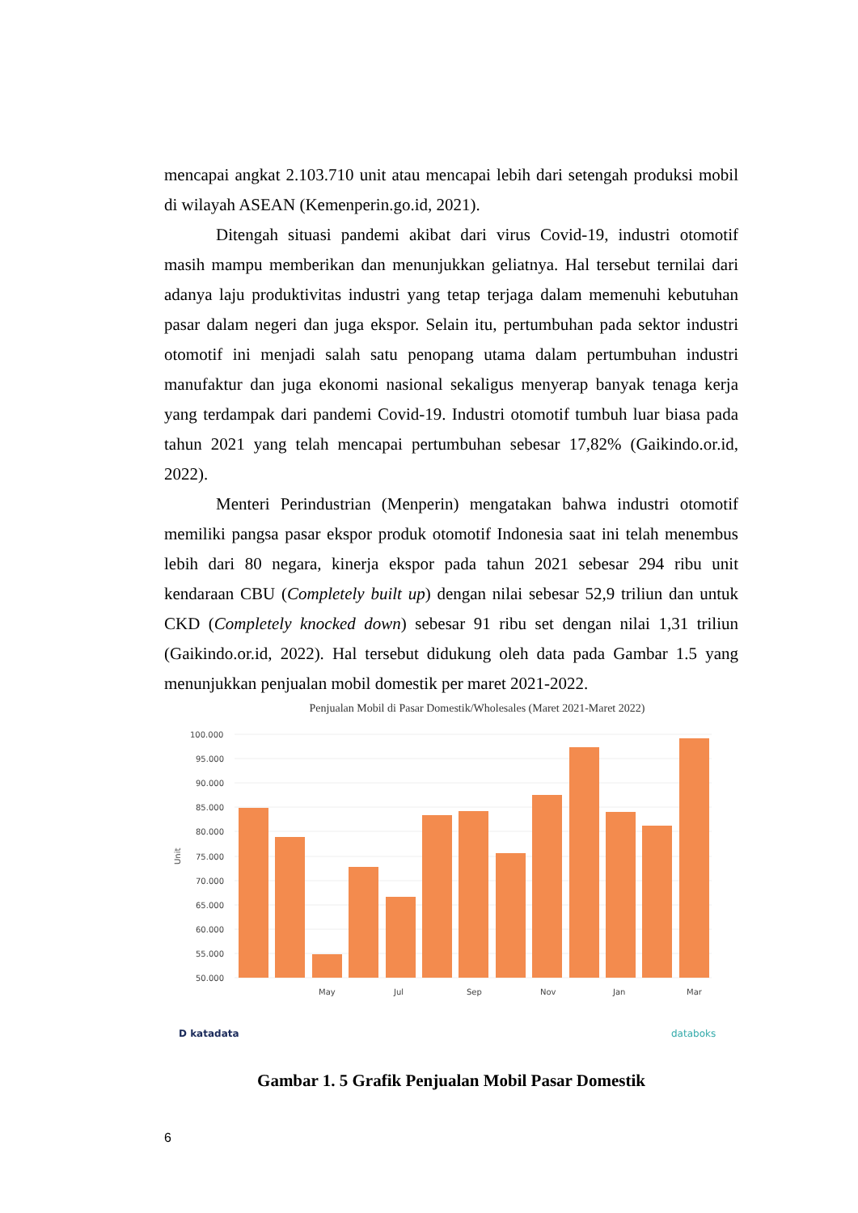mencapai angkat 2.103.710 unit atau mencapai lebih dari setengah produksi mobil di wilayah ASEAN (Kemenperin.go.id, 2021).
Ditengah situasi pandemi akibat dari virus Covid-19, industri otomotif masih mampu memberikan dan menunjukkan geliatnya. Hal tersebut ternilai dari adanya laju produktivitas industri yang tetap terjaga dalam memenuhi kebutuhan pasar dalam negeri dan juga ekspor. Selain itu, pertumbuhan pada sektor industri otomotif ini menjadi salah satu penopang utama dalam pertumbuhan industri manufaktur dan juga ekonomi nasional sekaligus menyerap banyak tenaga kerja yang terdampak dari pandemi Covid-19. Industri otomotif tumbuh luar biasa pada tahun 2021 yang telah mencapai pertumbuhan sebesar 17,82% (Gaikindo.or.id, 2022).
Menteri Perindustrian (Menperin) mengatakan bahwa industri otomotif memiliki pangsa pasar ekspor produk otomotif Indonesia saat ini telah menembus lebih dari 80 negara, kinerja ekspor pada tahun 2021 sebesar 294 ribu unit kendaraan CBU (Completely built up) dengan nilai sebesar 52,9 triliun dan untuk CKD (Completely knocked down) sebesar 91 ribu set dengan nilai 1,31 triliun (Gaikindo.or.id, 2022). Hal tersebut didukung oleh data pada Gambar 1.5 yang menunjukkan penjualan mobil domestik per maret 2021-2022.
Penjualan Mobil di Pasar Domestik/Wholesales (Maret 2021-Maret 2022)
100.000
95.000
90.000
85.000
80.000
75.000
70.000
65.000
60.000
55.000
50.000
Unit
May
Jul
Sep
Nov
Jan
Mar
D katadata
databoks
Gambar 1. 5 Grafik Penjualan Mobil Pasar Domestik
6